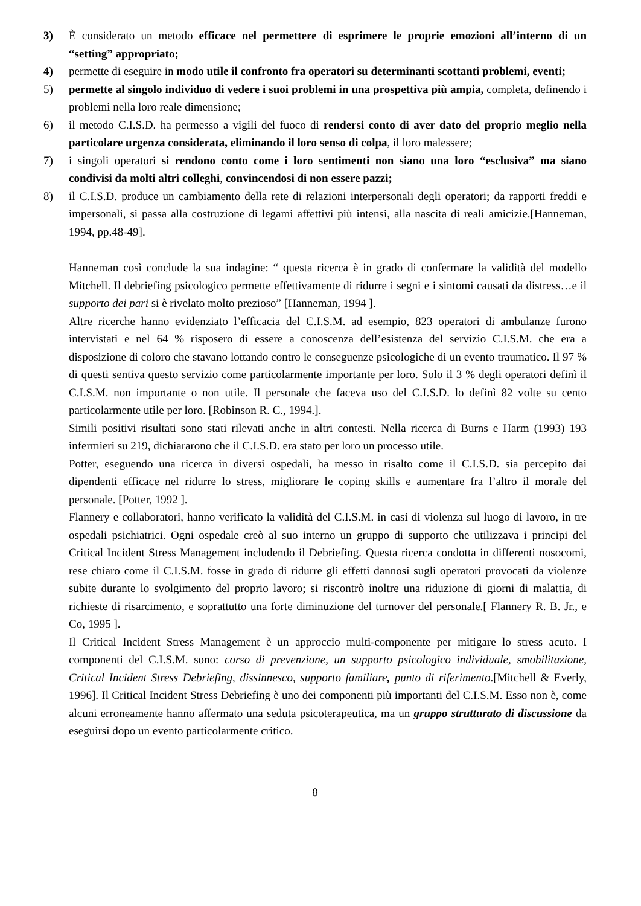3) È considerato un metodo efficace nel permettere di esprimere le proprie emozioni all’interno di un “setting” appropriato;
4) permette di eseguire in modo utile il confronto fra operatori su determinanti scottanti problemi, eventi;
5) permette al singolo individuo di vedere i suoi problemi in una prospettiva più ampia, completa, definendo i problemi nella loro reale dimensione;
6) il metodo C.I.S.D. ha permesso a vigili del fuoco di rendersi conto di aver dato del proprio meglio nella particolare urgenza considerata, eliminando il loro senso di colpa, il loro malessere;
7) i singoli operatori si rendono conto come i loro sentimenti non siano una loro “esclusiva” ma siano condivisi da molti altri colleghi, convincendosi di non essere pazzi;
8) il C.I.S.D. produce un cambiamento della rete di relazioni interpersonali degli operatori; da rapporti freddi e impersonali, si passa alla costruzione di legami affettivi più intensi, alla nascita di reali amicizie.[Hanneman, 1994, pp.48-49].
Hanneman così conclude la sua indagine: “ questa ricerca è in grado di confermare la validità del modello Mitchell. Il debriefing psicologico permette effettivamente di ridurre i segni e i sintomi causati da distress…e il supporto dei pari si è rivelato molto prezioso” [Hanneman, 1994 ].
Altre ricerche hanno evidenziato l’efficacia del C.I.S.M. ad esempio, 823 operatori di ambulanze furono intervistati e nel 64 % risposero di essere a conoscenza dell’esistenza del servizio C.I.S.M. che era a disposizione di coloro che stavano lottando contro le conseguenze psicologiche di un evento traumatico. Il 97 % di questi sentiva questo servizio come particolarmente importante per loro. Solo il 3 % degli operatori definì il C.I.S.M. non importante o non utile. Il personale che faceva uso del C.I.S.D. lo definì 82 volte su cento particolarmente utile per loro. [Robinson R. C., 1994.].
Simili positivi risultati sono stati rilevati anche in altri contesti. Nella ricerca di Burns e Harm (1993) 193 infermieri su 219, dichiararono che il C.I.S.D. era stato per loro un processo utile.
Potter, eseguendo una ricerca in diversi ospedali, ha messo in risalto come il C.I.S.D. sia percepito dai dipendenti efficace nel ridurre lo stress, migliorare le coping skills e aumentare fra l’altro il morale del personale. [Potter, 1992 ].
Flannery e collaboratori, hanno verificato la validità del C.I.S.M. in casi di violenza sul luogo di lavoro, in tre ospedali psichiatrici. Ogni ospedale creò al suo interno un gruppo di supporto che utilizzava i principi del Critical Incident Stress Management includendo il Debriefing. Questa ricerca condotta in differenti nosocomi, rese chiaro come il C.I.S.M. fosse in grado di ridurre gli effetti dannosi sugli operatori provocati da violenze subite durante lo svolgimento del proprio lavoro; si riscontrò inoltre una riduzione di giorni di malattia, di richieste di risarcimento, e soprattutto una forte diminuzione del turnover del personale.[ Flannery R. B. Jr., e Co, 1995 ].
Il Critical Incident Stress Management è un approccio multi-componente per mitigare lo stress acuto. I componenti del C.I.S.M. sono: corso di prevenzione, un supporto psicologico individuale, smobilitazione, Critical Incident Stress Debriefing, dissinnesco, supporto familiare, punto di riferimento.[Mitchell & Everly, 1996]. Il Critical Incident Stress Debriefing è uno dei componenti più importanti del C.I.S.M. Esso non è, come alcuni erroneamente hanno affermato una seduta psicoterapeutica, ma un gruppo strutturato di discussione da eseguirsi dopo un evento particolarmente critico.
8